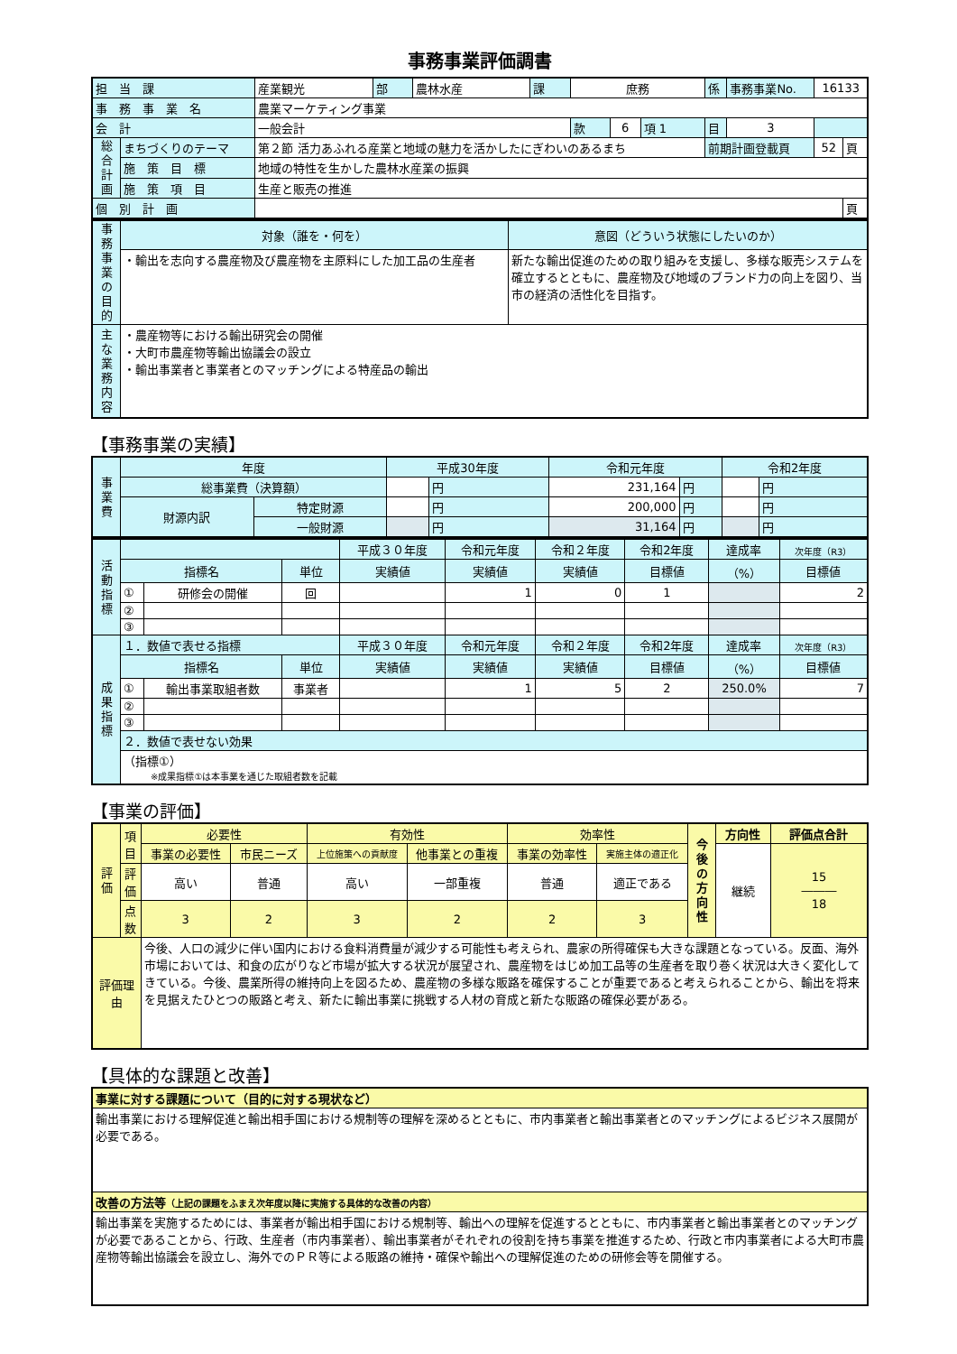事務事業評価調書
| 担 当 課 | | 産業観光 | 部 | 農林水産 | 課 | 庶務 | | | 係 | 事務事業No. | 16133 | |
| 事 務 事 業 名 | | 農業マーケティング事業 | | | | | | | | | | |
| 会 計 | | 一般会計 | | | | 款 | 6 | 項 1 | 目 | 3 | | |
| 総合計画 | まちづくりのテーマ | 第２節 活力あふれる産業と地域の魅力を活かしたにぎわいのあるまち | | | | | | | 前期計画登載頁 | | 52 | 頁 |
| | 施 策 目 標 | 地域の特性を生かした農林水産業の振興 | | | | | | | | | | |
| | 施 策 項 目 | 生産と販売の推進 | | | | | | | | | | |
| 個 別 計 画 | | | | | | | | | | | | 頁 |
| 事務事業の目的 | 対象（誰を・何を） | 意図（どういう状態にしたいのか） |
| | ・輸出を志向する農産物及び農産物を主原料にした加工品の生産者 | 新たな輸出促進のための取り組みを支援し、多様な販売システムを確立するとともに、農産物及び地域のブランド力の向上を図り、当市の経済の活性化を目指す。 |
| 主な業務内容 | ・農産物等における輸出研究会の開催 ・大町市農産物等輸出協議会の設立 ・輸出事業者と事業者とのマッチングによる特産品の輸出 | |
【事務事業の実績】
| 事業費 | 年度 | | 平成30年度 | | 令和元年度 | | 令和2年度 | |
| | 総事業費（決算額） | | | 円 | 231,164 | 円 | | 円 |
| | 財源内訳 | 特定財源 | | 円 | 200,000 | 円 | | 円 |
| | | 一般財源 | | 円 | 31,164 | 円 | | 円 |
| 活動指標 | | | | 平成３０年度 | 令和元年度 | 令和２年度 | 令和2年度 | 達成率 | 次年度（R3） |
| | 指標名 | | 単位 | 実績値 | 実績値 | 実績値 | 目標値 | （%） | 目標値 |
| | ① | 研修会の開催 | 回 | | 1 | 0 | 1 | | 2 |
| | ② | | | | | | | | |
| | ③ | | | | | | | | |
| 成果指標 | １．数値で表せる指標 | | | 平成３０年度 | 令和元年度 | 令和２年度 | 令和2年度 | 達成率 | 次年度（R3） |
| | 指標名 | | 単位 | 実績値 | 実績値 | 実績値 | 目標値 | （%） | 目標値 |
| | ① | 輸出事業取組者数 | 事業者 | | 1 | 5 | 2 | 250.0% | 7 |
| | ② | | | | | | | | |
| | ③ | | | | | | | | |
| | ２．数値で表せない効果 | | | | | | | | |
| | （指標①） ※成果指標①は本事業を通じた取組者数を記載 | | | | | | | | |
【事業の評価】
| 評価 | 項目 | 必要性 | | 有効性 | | 効率性 | | 今後の方向性 | 方向性 | 評価点合計 |
| | | 事業の必要性 | 市民ニーズ | 上位施策への貢献度 | 他事業との重複 | 事業の効率性 | 実施主体の適正化 | | 継続 | 15 ――― 18 |
| | 評価 | 高い | 普通 | 高い | 一部重複 | 普通 | 適正である | | | |
| | 点数 | 3 | 2 | 3 | 2 | 2 | 3 | | | |
| 評価理由 | | 今後、人口の減少に伴い国内における食料消費量が減少する可能性も考えられ、農家の所得確保も大きな課題となっている。反面、海外市場においては、和食の広がりなど市場が拡大する状況が展望され、農産物をはじめ加工品等の生産者を取り巻く状況は大きく変化してきている。今後、農業所得の維持向上を図るため、農産物の多様な販路を確保することが重要であると考えられることから、輸出を将来を見据えたひとつの販路と考え、新たに輸出事業に挑戦する人材の育成と新たな販路の確保必要がある。 | | | | | | | | |
【具体的な課題と改善】
| 事業に対する課題について（目的に対する現状など） |
| 輸出事業における理解促進と輸出相手国における規制等の理解を深めるとともに、市内事業者と輸出事業者とのマッチングによるビジネス展開が必要である。 |
| 改善の方法等 （上記の課題をふまえ次年度以降に実施する具体的な改善の内容） |
| 輸出事業を実施するためには、事業者が輸出相手国における規制等、輸出への理解を促進するとともに、市内事業者と輸出事業者とのマッチングが必要であることから、行政、生産者（市内事業者）、輸出事業者がそれぞれの役割を持ち事業を推進するため、行政と市内事業者による大町市農産物等輸出協議会を設立し、海外でのＰＲ等による販路の維持・確保や輸出への理解促進のための研修会等を開催する。 |